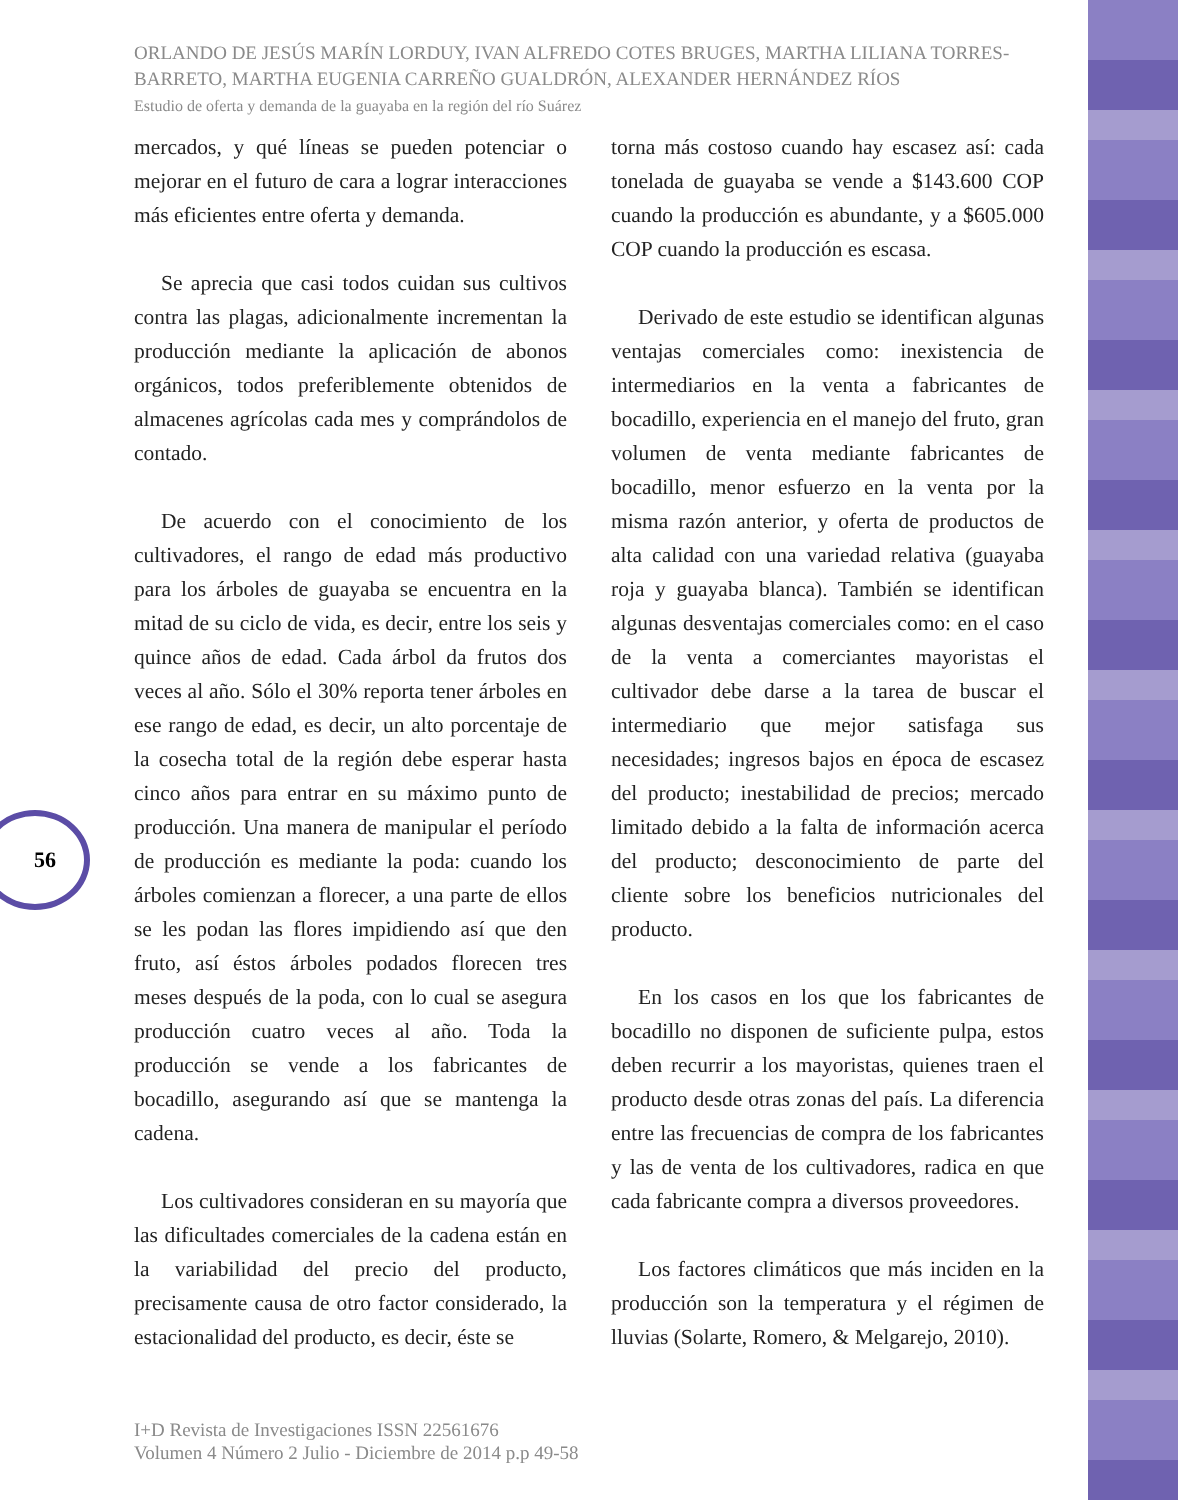ORLANDO DE JESÚS MARÍN LORDUY, IVAN ALFREDO COTES BRUGES, MARTHA LILIANA TORRES-BARRETO, MARTHA EUGENIA CARREÑO GUALDRÓN, ALEXANDER HERNÁNDEZ RÍOS
Estudio de oferta y demanda de la guayaba en la región del río Suárez
56
mercados, y qué líneas se pueden potenciar o mejorar en el futuro de cara a lograr interacciones más eficientes entre oferta y demanda.
Se aprecia que casi todos cuidan sus cultivos contra las plagas, adicionalmente incrementan la producción mediante la aplicación de abonos orgánicos, todos preferiblemente obtenidos de almacenes agrícolas cada mes y comprándolos de contado.
De acuerdo con el conocimiento de los cultivadores, el rango de edad más productivo para los árboles de guayaba se encuentra en la mitad de su ciclo de vida, es decir, entre los seis y quince años de edad. Cada árbol da frutos dos veces al año. Sólo el 30% reporta tener árboles en ese rango de edad, es decir, un alto porcentaje de la cosecha total de la región debe esperar hasta cinco años para entrar en su máximo punto de producción. Una manera de manipular el período de producción es mediante la poda: cuando los árboles comienzan a florecer, a una parte de ellos se les podan las flores impidiendo así que den fruto, así éstos árboles podados florecen tres meses después de la poda, con lo cual se asegura producción cuatro veces al año. Toda la producción se vende a los fabricantes de bocadillo, asegurando así que se mantenga la cadena.
Los cultivadores consideran en su mayoría que las dificultades comerciales de la cadena están en la variabilidad del precio del producto, precisamente causa de otro factor considerado, la estacionalidad del producto, es decir, éste se
torna más costoso cuando hay escasez así: cada tonelada de guayaba se vende a $143.600 COP cuando la producción es abundante, y a $605.000 COP cuando la producción es escasa.
Derivado de este estudio se identifican algunas ventajas comerciales como: inexistencia de intermediarios en la venta a fabricantes de bocadillo, experiencia en el manejo del fruto, gran volumen de venta mediante fabricantes de bocadillo, menor esfuerzo en la venta por la misma razón anterior, y oferta de productos de alta calidad con una variedad relativa (guayaba roja y guayaba blanca). También se identifican algunas desventajas comerciales como: en el caso de la venta a comerciantes mayoristas el cultivador debe darse a la tarea de buscar el intermediario que mejor satisfaga sus necesidades; ingresos bajos en época de escasez del producto; inestabilidad de precios; mercado limitado debido a la falta de información acerca del producto; desconocimiento de parte del cliente sobre los beneficios nutricionales del producto.
En los casos en los que los fabricantes de bocadillo no disponen de suficiente pulpa, estos deben recurrir a los mayoristas, quienes traen el producto desde otras zonas del país. La diferencia entre las frecuencias de compra de los fabricantes y las de venta de los cultivadores, radica en que cada fabricante compra a diversos proveedores.
Los factores climáticos que más inciden en la producción son la temperatura y el régimen de lluvias (Solarte, Romero, & Melgarejo, 2010).
I+D Revista de Investigaciones ISSN 22561676
Volumen 4 Número 2 Julio - Diciembre de 2014 p.p 49-58